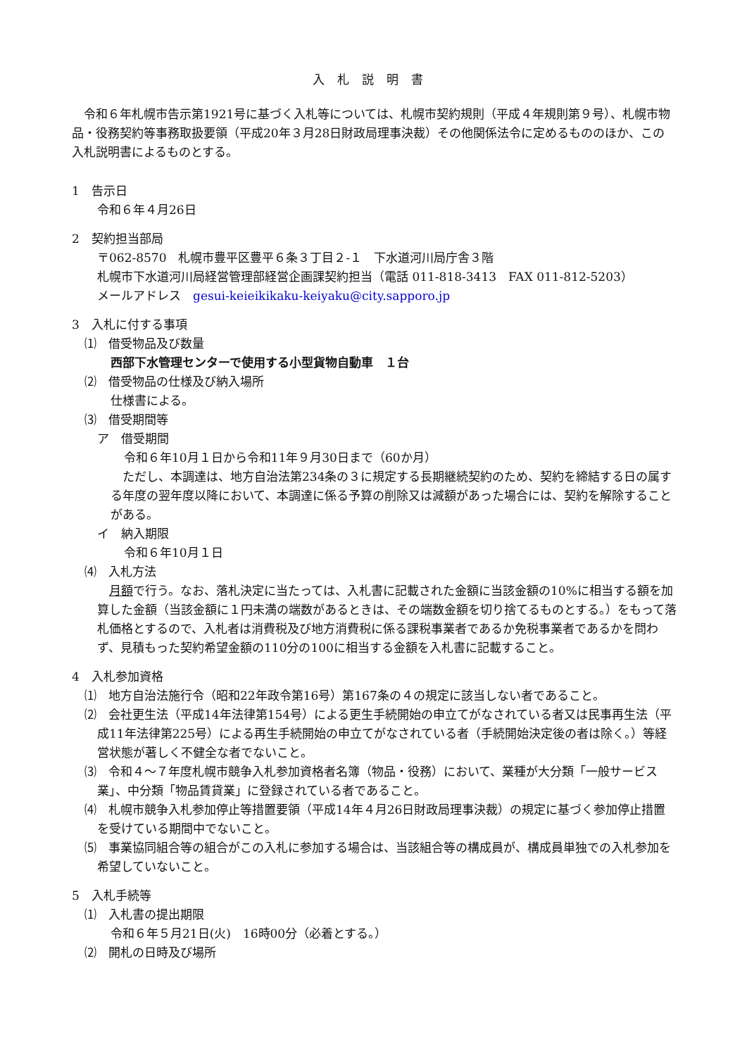入札説明書
　令和６年札幌市告示第1921号に基づく入札等については、札幌市契約規則（平成４年規則第９号）、札幌市物品・役務契約等事務取扱要領（平成20年３月28日財政局理事決裁）その他関係法令に定めるもののほか、この入札説明書によるものとする。
1　告示日
令和６年４月26日
2　契約担当部局
〒062-8570　札幌市豊平区豊平６条３丁目２-１　下水道河川局庁舎３階
札幌市下水道河川局経営管理部経営企画課契約担当（電話 011‐818‐3413　FAX 011-812-5203）
メールアドレス　gesui-keieikikaku-keiyaku@city.sapporo.jp
3　入札に付する事項
⑴　借受物品及び数量
西部下水管理センターで使用する小型貨物自動車　１台
⑵　借受物品の仕様及び納入場所
仕様書による。
⑶　借受期間等
ア　借受期間
令和６年10月１日から令和11年９月30日まで（60か月）
　ただし、本調達は、地方自治法第234条の３に規定する長期継続契約のため、契約を締結する日の属する年度の翌年度以降において、本調達に係る予算の削除又は減額があった場合には、契約を解除することがある。
イ　納入期限
令和６年10月１日
⑷　入札方法
　月額で行う。なお、落札決定に当たっては、入札書に記載された金額に当該金額の10%に相当する額を加算した金額（当該金額に１円未満の端数があるときは、その端数金額を切り捨てるものとする。）をもって落札価格とするので、入札者は消費税及び地方消費税に係る課税事業者であるか免税事業者であるかを問わず、見積もった契約希望金額の110分の100に相当する金額を入札書に記載すること。
4　入札参加資格
⑴　地方自治法施行令（昭和22年政令第16号）第167条の４の規定に該当しない者であること。
⑵　会社更生法（平成14年法律第154号）による更生手続開始の申立てがなされている者又は民事再生法（平成11年法律第225号）による再生手続開始の申立てがなされている者（手続開始決定後の者は除く。）等経営状態が著しく不健全な者でないこと。
⑶　令和４～７年度札幌市競争入札参加資格者名簿（物品・役務）において、業種が大分類「一般サービス業」、中分類「物品賃貸業」に登録されている者であること。
⑷　札幌市競争入札参加停止等措置要領（平成14年４月26日財政局理事決裁）の規定に基づく参加停止措置を受けている期間中でないこと。
⑸　事業協同組合等の組合がこの入札に参加する場合は、当該組合等の構成員が、構成員単独での入札参加を希望していないこと。
5　入札手続等
⑴　入札書の提出期限
令和６年５月21日(火)　16時00分（必着とする。）
⑵　開札の日時及び場所